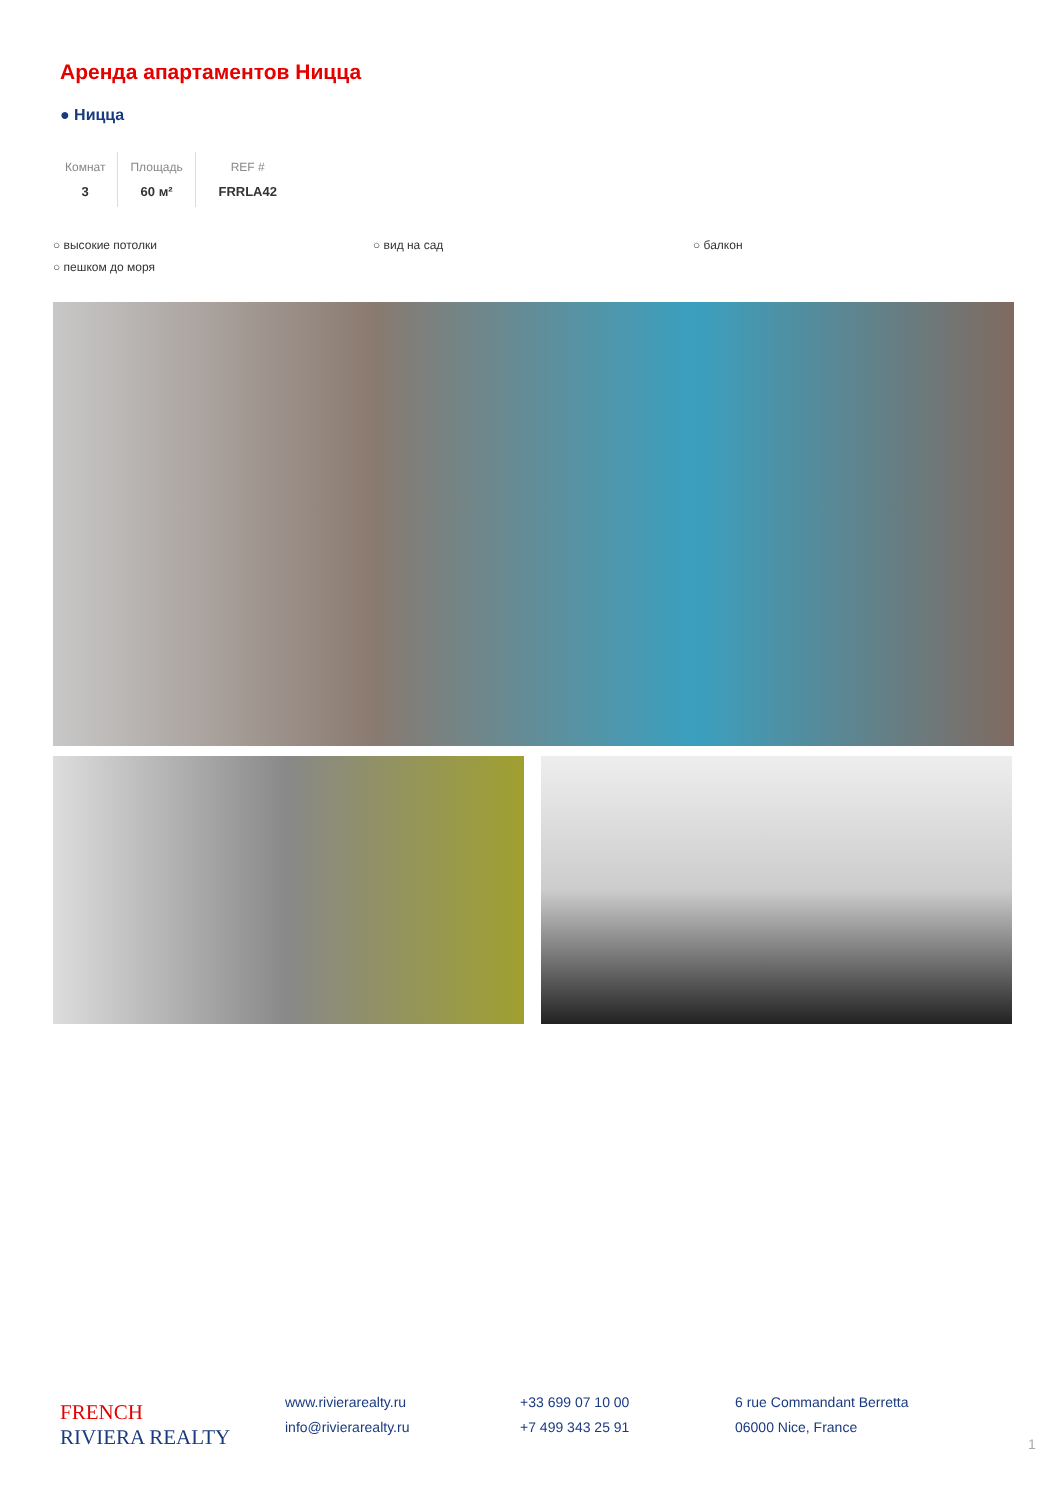Аренда апартаментов Ницца
● Ницца
Комнат
3
Площадь
60 м²
REF #
FRRLA42
○ высокие потолки ○ вид на сад ○ балкон ○ пешком до моря
FRENCH
RIVIERA REALTY
www.rivierarealty.ru
info@rivierarealty.ru
+33 699 07 10 00
+7 499 343 25 91
6 rue Commandant Berretta
06000 Nice, France
1